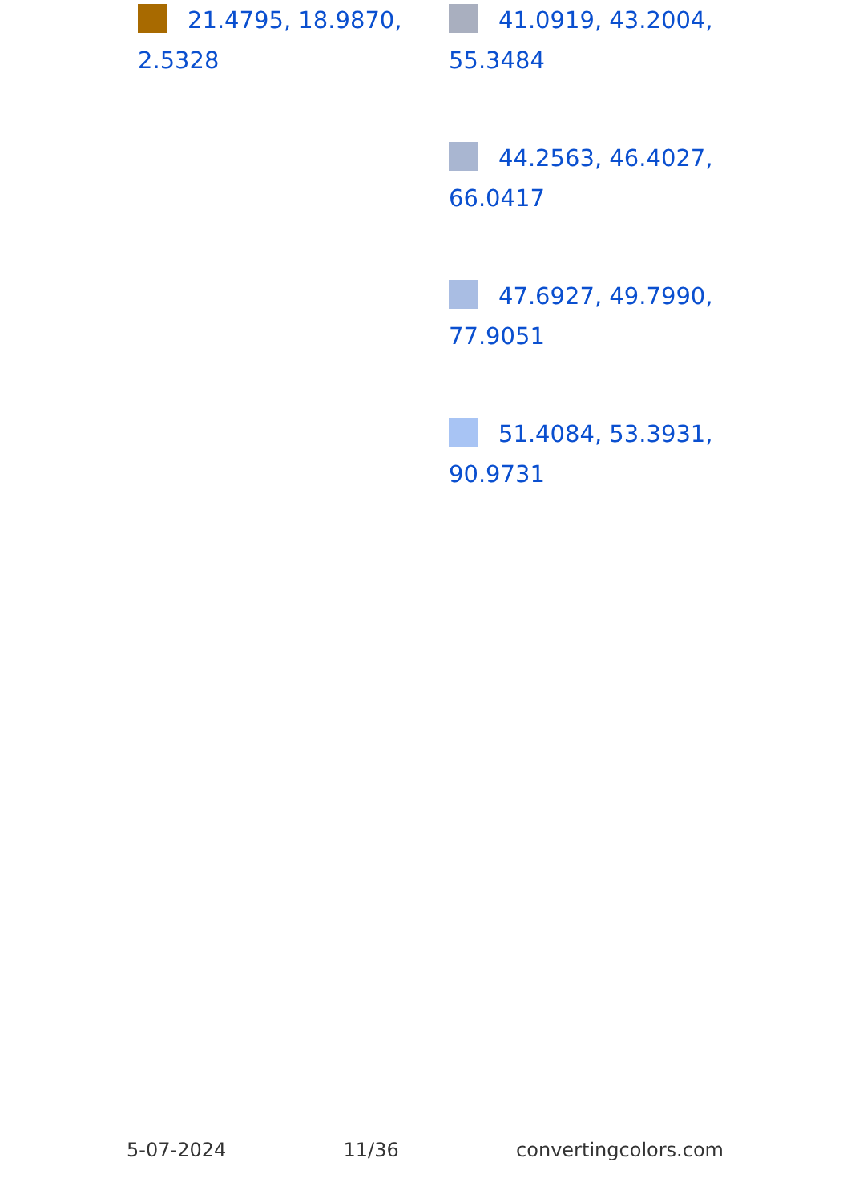21.4795, 18.9870, 2.5328 41.0919, 43.2004, 55.3484
44.2563, 46.4027, 66.0417
47.6927, 49.7990, 77.9051
51.4084, 53.3931, 90.9731
5-07-2024 11/36 convertingcolors.com